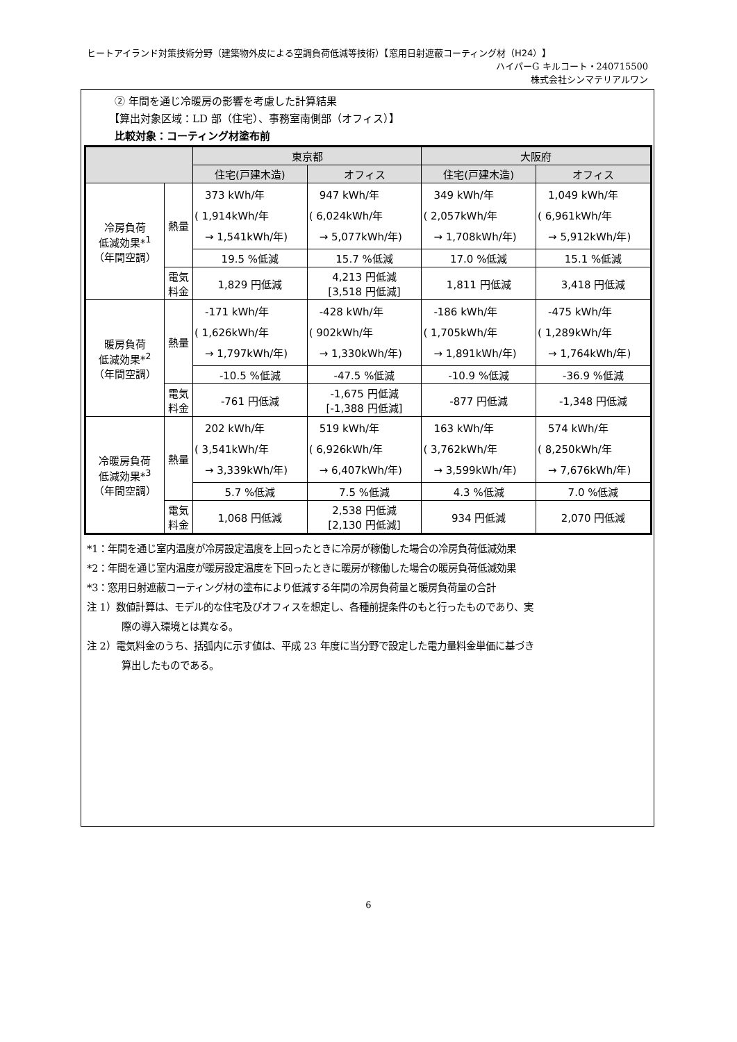ヒートアイランド対策技術分野（建築物外皮による空調負荷低減等技術）【窓用日射遮蔽コーティング材（H24）】
ハイパーG キルコート・240715500
株式会社シンマテリアルワン
② 年間を通じ冷暖房の影響を考慮した計算結果
【算出対象区域：LD 部（住宅）、事務室南側部（オフィス）】
比較対象：コーティング材塗布前
| | | 東京都 | | 大阪府 | |
| --- | --- | --- | --- | --- | --- |
| | | 住宅(戸建木造) | オフィス | 住宅(戸建木造) | オフィス |
| 冷房負荷 低減効果*<sup>1</sup> （年間空調） | 熱量 | 373 kWh/年 ( 1,914kWh/年 → 1,541kWh/年) | 947 kWh/年 ( 6,024kWh/年 → 5,077kWh/年) | 349 kWh/年 ( 2,057kWh/年 → 1,708kWh/年) | 1,049 kWh/年 ( 6,961kWh/年 → 5,912kWh/年) |
| | | 19.5 %低減 | 15.7 %低減 | 17.0 %低減 | 15.1 %低減 |
| | 電気 料金 | 1,829 円低減 | 4,213 円低減 [3,518 円低減] | 1,811 円低減 | 3,418 円低減 |
| 暖房負荷 低減効果*<sup>2</sup> （年間空調） | 熱量 | -171 kWh/年 ( 1,626kWh/年 → 1,797kWh/年) | -428 kWh/年 ( 902kWh/年 → 1,330kWh/年) | -186 kWh/年 ( 1,705kWh/年 → 1,891kWh/年) | -475 kWh/年 ( 1,289kWh/年 → 1,764kWh/年) |
| | | -10.5 %低減 | -47.5 %低減 | -10.9 %低減 | -36.9 %低減 |
| | 電気 料金 | -761 円低減 | -1,675 円低減 [-1,388 円低減] | -877 円低減 | -1,348 円低減 |
| 冷暖房負荷 低減効果*<sup>3</sup> （年間空調） | 熱量 | 202 kWh/年 ( 3,541kWh/年 → 3,339kWh/年) | 519 kWh/年 ( 6,926kWh/年 → 6,407kWh/年) | 163 kWh/年 ( 3,762kWh/年 → 3,599kWh/年) | 574 kWh/年 ( 8,250kWh/年 → 7,676kWh/年) |
| | | 5.7 %低減 | 7.5 %低減 | 4.3 %低減 | 7.0 %低減 |
| | 電気 料金 | 1,068 円低減 | 2,538 円低減 [2,130 円低減] | 934 円低減 | 2,070 円低減 |
*1：年間を通じ室内温度が冷房設定温度を上回ったときに冷房が稼働した場合の冷房負荷低減効果
*2：年間を通じ室内温度が暖房設定温度を下回ったときに暖房が稼働した場合の暖房負荷低減効果
*3：窓用日射遮蔽コーティング材の塗布により低減する年間の冷房負荷量と暖房負荷量の合計
注 1）数値計算は、モデル的な住宅及びオフィスを想定し、各種前提条件のもと行ったものであり、実
際の導入環境とは異なる。
注 2）電気料金のうち、括弧内に示す値は、平成 23 年度に当分野で設定した電力量料金単価に基づき
算出したものである。
6